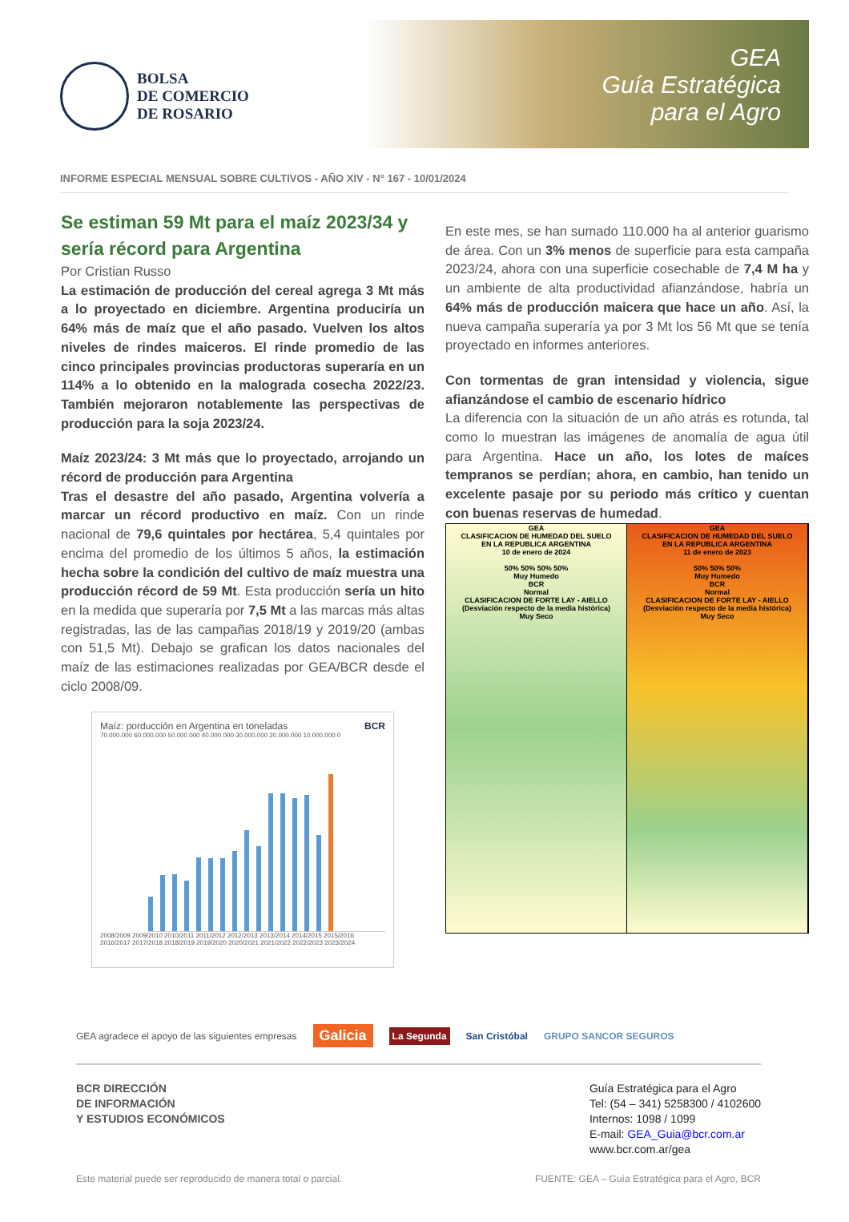BOLSA
DE COMERCIO
DE ROSARIO
GEA
Guía Estratégica
para el Agro
INFORME ESPECIAL MENSUAL SOBRE CULTIVOS - AÑO XIV - N° 167 - 10/01/2024
Se estiman 59 Mt para el maíz 2023/34 y sería récord para Argentina
Por Cristian Russo
La estimación de producción del cereal agrega 3 Mt más a lo proyectado en diciembre. Argentina produciría un 64% más de maíz que el año pasado. Vuelven los altos niveles de rindes maiceros. El rinde promedio de las cinco principales provincias productoras superaría en un 114% a lo obtenido en la malograda cosecha 2022/23. También mejoraron notablemente las perspectivas de producción para la soja 2023/24.
Maíz 2023/24: 3 Mt más que lo proyectado, arrojando un récord de producción para Argentina
Tras el desastre del año pasado, Argentina volvería a marcar un récord productivo en maíz. Con un rinde nacional de 79,6 quintales por hectárea, 5,4 quintales por encima del promedio de los últimos 5 años, la estimación hecha sobre la condición del cultivo de maíz muestra una producción récord de 59 Mt. Esta producción sería un hito en la medida que superaría por 7,5 Mt a las marcas más altas registradas, las de las campañas 2018/19 y 2019/20 (ambas con 51,5 Mt). Debajo se grafican los datos nacionales del maíz de las estimaciones realizadas por GEA/BCR desde el ciclo 2008/09.
Maíz: porducción en Argentina en toneladas BCR
70.000.000 60.000.000 50.000.000 40.000.000 30.000.000 20.000.000 10.000.000 0
2008/2009 2009/2010 2010/2011 2011/2012 2012/2013 2013/2014 2014/2015 2015/2016 2016/2017 2017/2018 2018/2019 2019/2020 2020/2021 2021/2022 2022/2023 2023/2024
En este mes, se han sumado 110.000 ha al anterior guarismo de área. Con un 3% menos de superficie para esta campaña 2023/24, ahora con una superficie cosechable de 7,4 M ha y un ambiente de alta productividad afianzándose, habría un 64% más de producción maicera que hace un año. Así, la nueva campaña superaría ya por 3 Mt los 56 Mt que se tenía proyectado en informes anteriores.
Con tormentas de gran intensidad y violencia, sigue afianzándose el cambio de escenario hídrico
La diferencia con la situación de un año atrás es rotunda, tal como lo muestran las imágenes de anomalía de agua útil para Argentina. Hace un año, los lotes de maíces tempranos se perdían; ahora, en cambio, han tenido un excelente pasaje por su periodo más crítico y cuentan con buenas reservas de humedad.
GEA
CLASIFICACION DE HUMEDAD DEL SUELO
EN LA REPUBLICA ARGENTINA
10 de enero de 2024
50% 50% 50% 50%
Muy Humedo
BCR
Normal
CLASIFICACION DE FORTE LAY - AIELLO
(Desviación respecto de la media histórica)
Muy Seco
GEA
CLASIFICACION DE HUMEDAD DEL SUELO
EN LA REPUBLICA ARGENTINA
11 de enero de 2023
50% 50% 50%
Muy Humedo
BCR
Normal
CLASIFICACION DE FORTE LAY - AIELLO
(Desviación respecto de la media histórica)
Muy Seco
GEA agradece el apoyo de las siguientes empresas Galicia La Segunda San Cristóbal GRUPO SANCOR SEGUROS
BCR DIRECCIÓN
DE INFORMACIÓN
Y ESTUDIOS ECONÓMICOS
Guía Estratégica para el Agro
Tel: (54 – 341) 5258300 / 4102600
Internos: 1098 / 1099
E-mail: GEA_Guia@bcr.com.ar
www.bcr.com.ar/gea
Este material puede ser reproducido de manera total o parcial. FUENTE: GEA – Guía Estratégica para el Agro, BCR